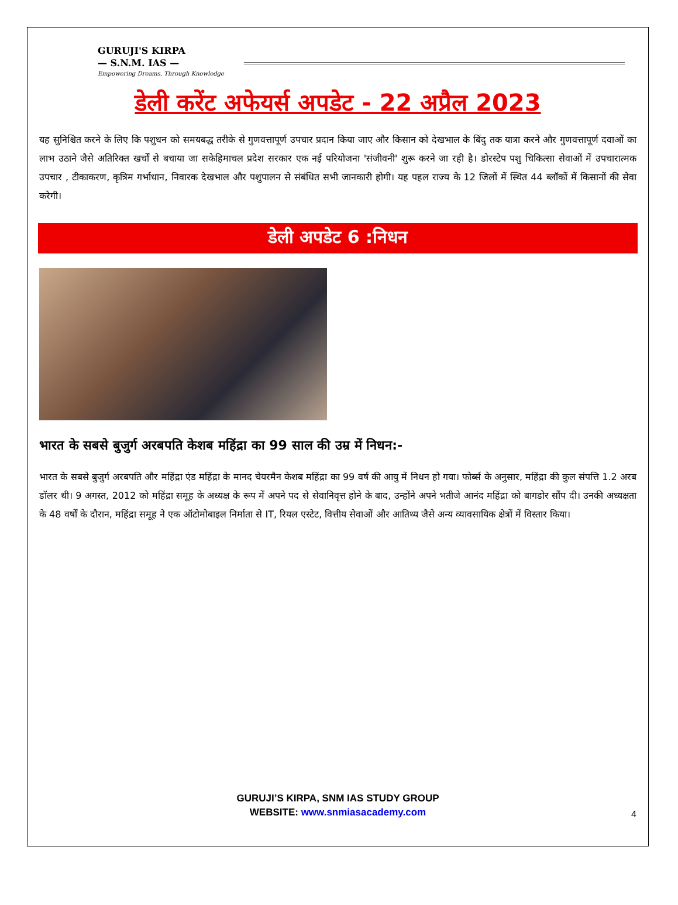GURUJI'S KIRPA
— S.N.M. IAS —
Empowering Dreams, Through Knowledge
डेली करेंट अफेयर्स अपडेट - 22 अप्रैल 2023
यह सुनिश्चित करने के लिए कि पशुधन को समयबद्ध तरीके से गुणवत्तापूर्ण उपचार प्रदान किया जाए और किसान को देखभाल के बिंदु तक यात्रा करने और गुणवत्तापूर्ण दवाओं का लाभ उठाने जैसे अतिरिक्त खर्चों से बचाया जा सकेहिमाचल प्रदेश सरकार एक नई परियोजना 'संजीवनी' शुरू करने जा रही है। डोरस्टेप पशु चिकित्सा सेवाओं में उपचारात्मक उपचार , टीकाकरण, कृत्रिम गर्भाधान, निवारक देखभाल और पशुपालन से संबंधित सभी जानकारी होगी। यह पहल राज्य के 12 जिलों में स्थित 44 ब्लॉकों में किसानों की सेवा करेगी।
डेली अपडेट 6 :निधन
भारत के सबसे बुजुर्ग अरबपति केशब महिंद्रा का 99 साल की उम्र में निधन:-
भारत के सबसे बुजुर्ग अरबपति और महिंद्रा एंड महिंद्रा के मानद चेयरमैन केशब महिंद्रा का 99 वर्ष की आयु में निधन हो गया। फोर्ब्स के अनुसार, महिंद्रा की कुल संपत्ति 1.2 अरब डॉलर थी। 9 अगस्त, 2012 को महिंद्रा समूह के अध्यक्ष के रूप में अपने पद से सेवानिवृत्त होने के बाद, उन्होंने अपने भतीजे आनंद महिंद्रा को बागडोर सौंप दी। उनकी अध्यक्षता के 48 वर्षों के दौरान, महिंद्रा समूह ने एक ऑटोमोबाइल निर्माता से IT, रियल एस्टेट, वित्तीय सेवाओं और आतिथ्य जैसे अन्य व्यावसायिक क्षेत्रों में विस्तार किया।
GURUJI’S KIRPA, SNM IAS STUDY GROUP
WEBSITE: www.snmiasacademy.com
4